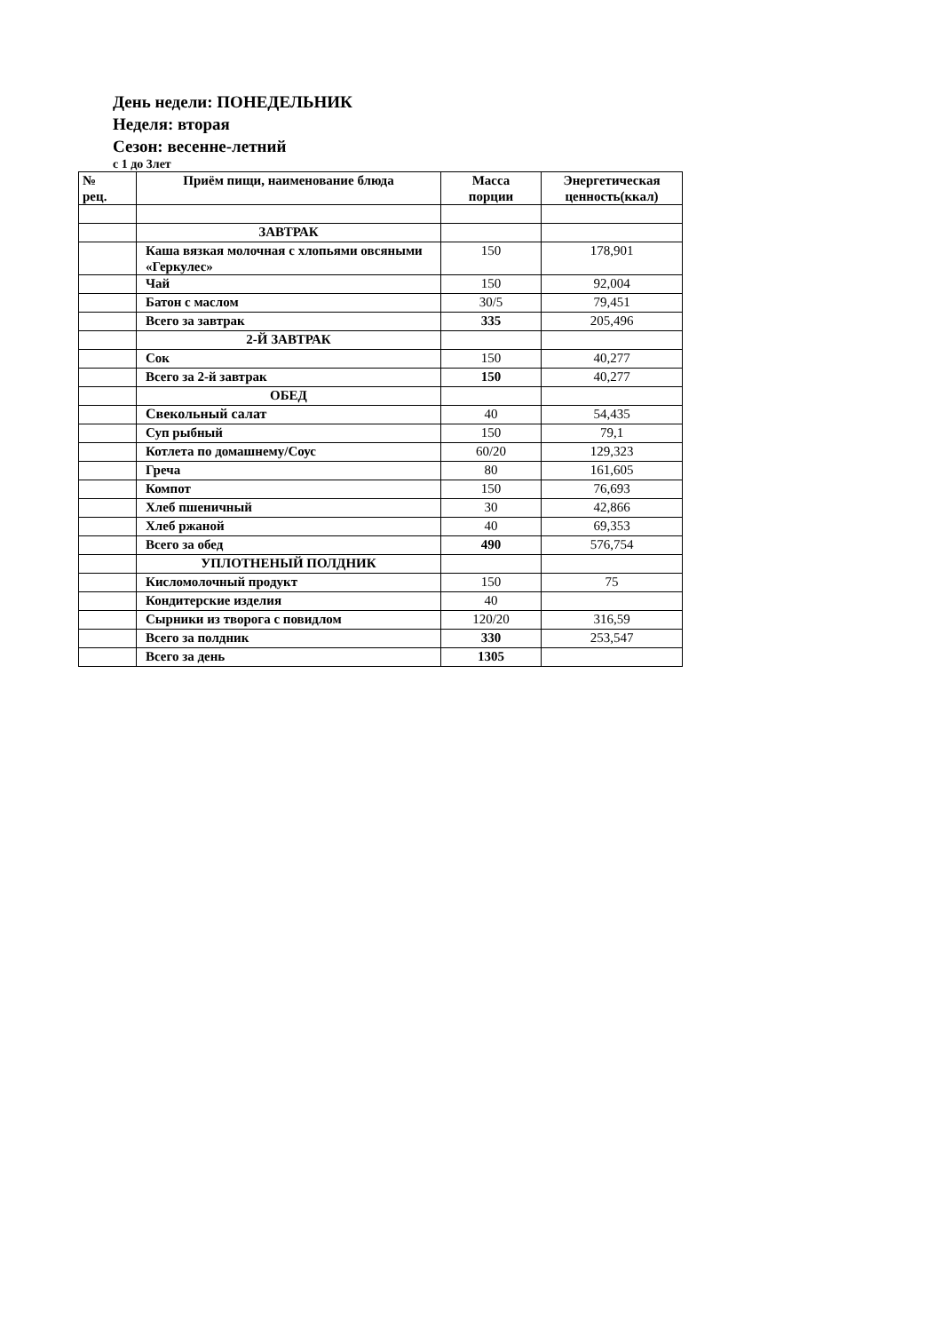День недели: ПОНЕДЕЛЬНИК
Неделя: вторая
Сезон: весенне-летний
с 1 до 3лет
| № рец. | Приём пищи, наименование блюда | Масса порции | Энергетическая ценность(ккал) |
| --- | --- | --- | --- |
| | ЗАВТРАК | | |
| | Каша вязкая молочная с хлопьями овсяными «Геркулес» | 150 | 178,901 |
| | Чай | 150 | 92,004 |
| | Батон с маслом | 30/5 | 79,451 |
| | Всего за завтрак | 335 | 205,496 |
| | 2-Й ЗАВТРАК | | |
| | Сок | 150 | 40,277 |
| | Всего за 2-й завтрак | 150 | 40,277 |
| | ОБЕД | | |
| | Свекольный салат | 40 | 54,435 |
| | Суп рыбный | 150 | 79,1 |
| | Котлета по домашнему/Соус | 60/20 | 129,323 |
| | Греча | 80 | 161,605 |
| | Компот | 150 | 76,693 |
| | Хлеб пшеничный | 30 | 42,866 |
| | Хлеб ржаной | 40 | 69,353 |
| | Всего за обед | 490 | 576,754 |
| | УПЛОТНЕНЫЙ ПОЛДНИК | | |
| | Кисломолочный продукт | 150 | 75 |
| | Кондитерские изделия | 40 | |
| | Сырники из творога с повидлом | 120/20 | 316,59 |
| | Всего за полдник | 330 | 253,547 |
| | Всего за день | 1305 | |